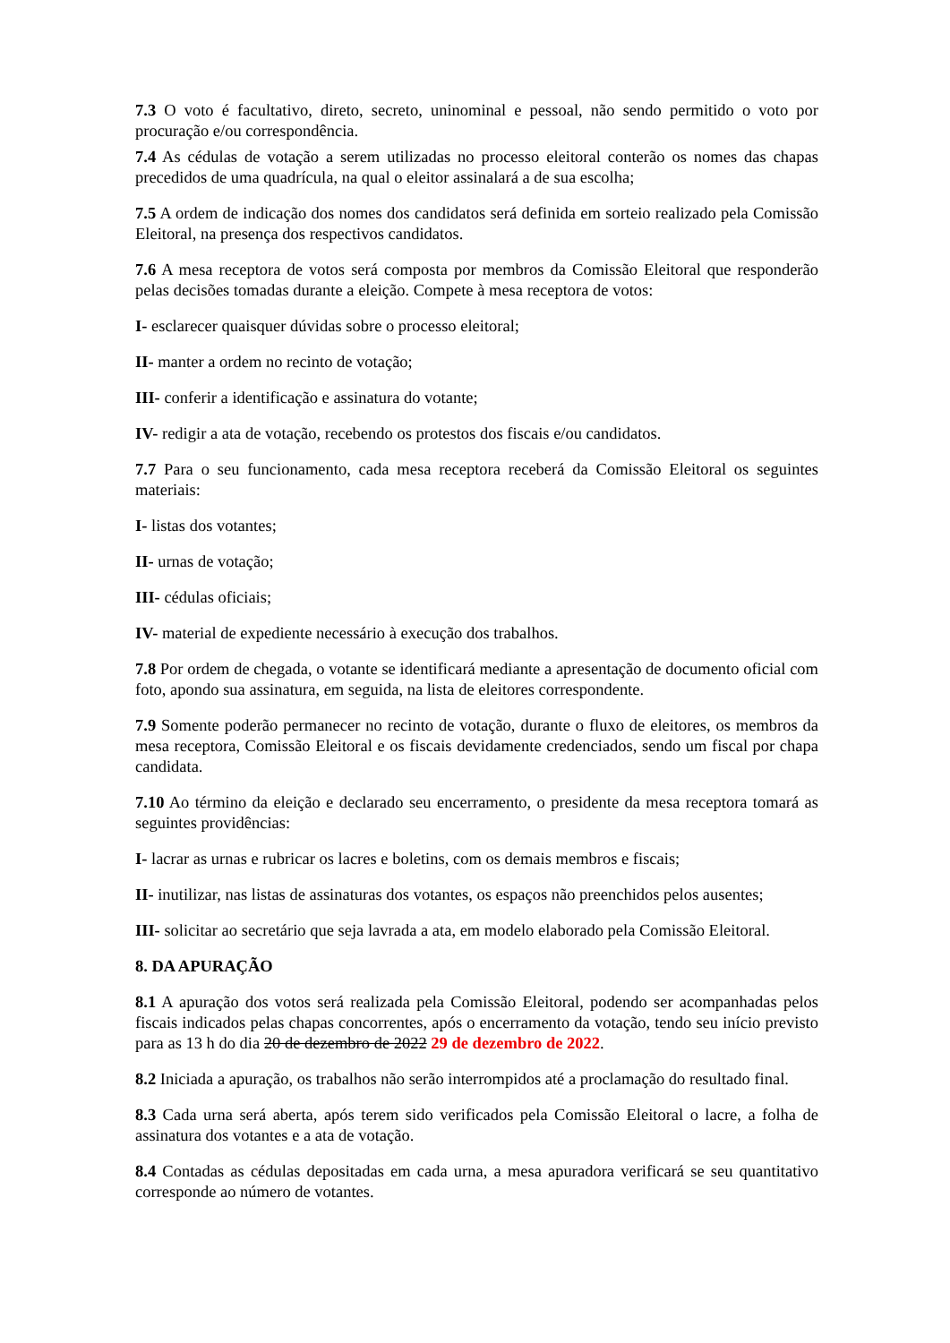7.3 O voto é facultativo, direto, secreto, uninominal e pessoal, não sendo permitido o voto por procuração e/ou correspondência.
7.4 As cédulas de votação a serem utilizadas no processo eleitoral conterão os nomes das chapas precedidos de uma quadrícula, na qual o eleitor assinalará a de sua escolha;
7.5 A ordem de indicação dos nomes dos candidatos será definida em sorteio realizado pela Comissão Eleitoral, na presença dos respectivos candidatos.
7.6 A mesa receptora de votos será composta por membros da Comissão Eleitoral que responderão pelas decisões tomadas durante a eleição. Compete à mesa receptora de votos:
I- esclarecer quaisquer dúvidas sobre o processo eleitoral;
II- manter a ordem no recinto de votação;
III- conferir a identificação e assinatura do votante;
IV- redigir a ata de votação, recebendo os protestos dos fiscais e/ou candidatos.
7.7 Para o seu funcionamento, cada mesa receptora receberá da Comissão Eleitoral os seguintes materiais:
I- listas dos votantes;
II- urnas de votação;
III- cédulas oficiais;
IV- material de expediente necessário à execução dos trabalhos.
7.8 Por ordem de chegada, o votante se identificará mediante a apresentação de documento oficial com foto, apondo sua assinatura, em seguida, na lista de eleitores correspondente.
7.9 Somente poderão permanecer no recinto de votação, durante o fluxo de eleitores, os membros da mesa receptora, Comissão Eleitoral e os fiscais devidamente credenciados, sendo um fiscal por chapa candidata.
7.10 Ao término da eleição e declarado seu encerramento, o presidente da mesa receptora tomará as seguintes providências:
I- lacrar as urnas e rubricar os lacres e boletins, com os demais membros e fiscais;
II- inutilizar, nas listas de assinaturas dos votantes, os espaços não preenchidos pelos ausentes;
III- solicitar ao secretário que seja lavrada a ata, em modelo elaborado pela Comissão Eleitoral.
8. DA APURAÇÃO
8.1 A apuração dos votos será realizada pela Comissão Eleitoral, podendo ser acompanhadas pelos fiscais indicados pelas chapas concorrentes, após o encerramento da votação, tendo seu início previsto para as 13 h do dia 20 de dezembro de 2022 29 de dezembro de 2022.
8.2 Iniciada a apuração, os trabalhos não serão interrompidos até a proclamação do resultado final.
8.3 Cada urna será aberta, após terem sido verificados pela Comissão Eleitoral o lacre, a folha de assinatura dos votantes e a ata de votação.
8.4 Contadas as cédulas depositadas em cada urna, a mesa apuradora verificará se seu quantitativo corresponde ao número de votantes.